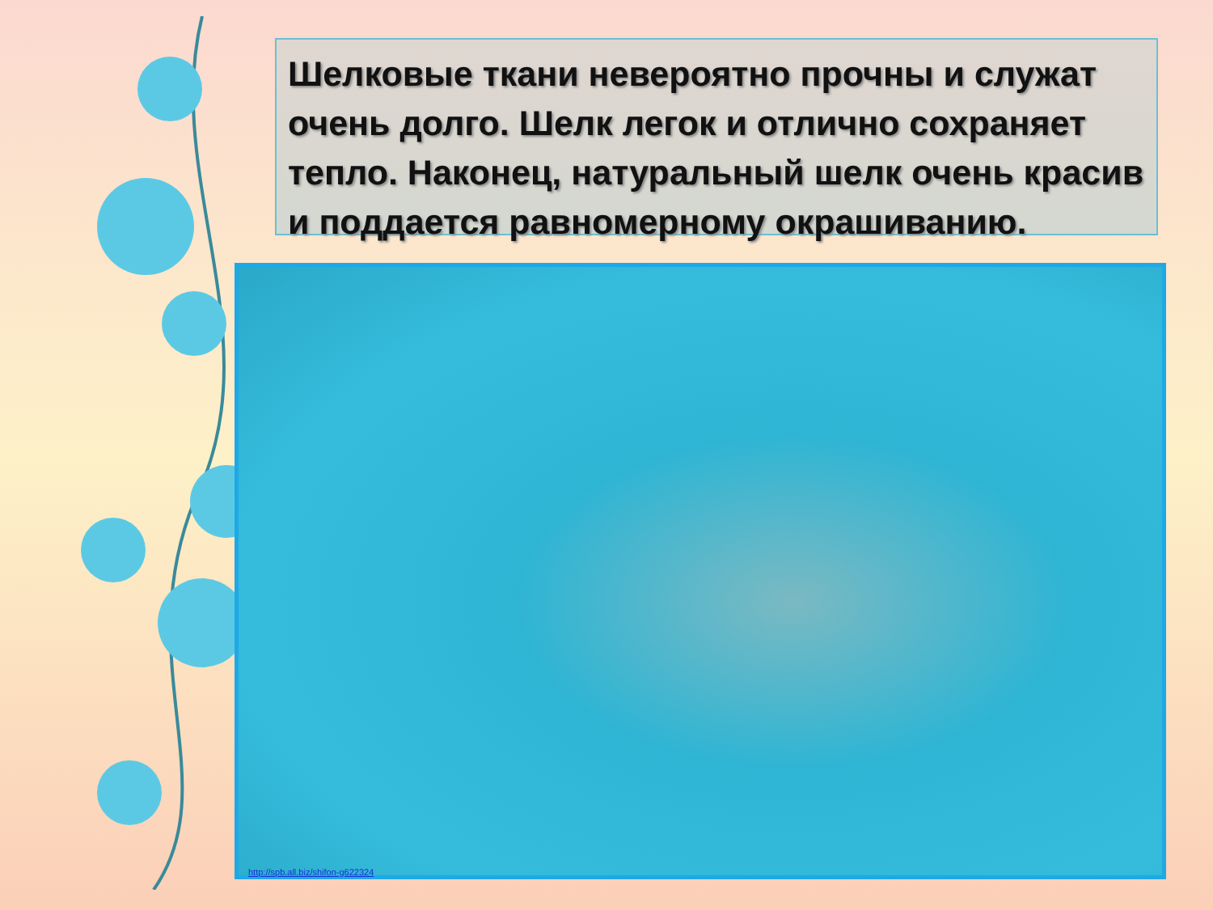Шелковые ткани невероятно прочны и служат очень долго. Шелк легок и отлично сохраняет тепло. Наконец, натуральный шелк очень красив и поддается равномерному окрашиванию.
http://spb.all.biz/shifon-g622324